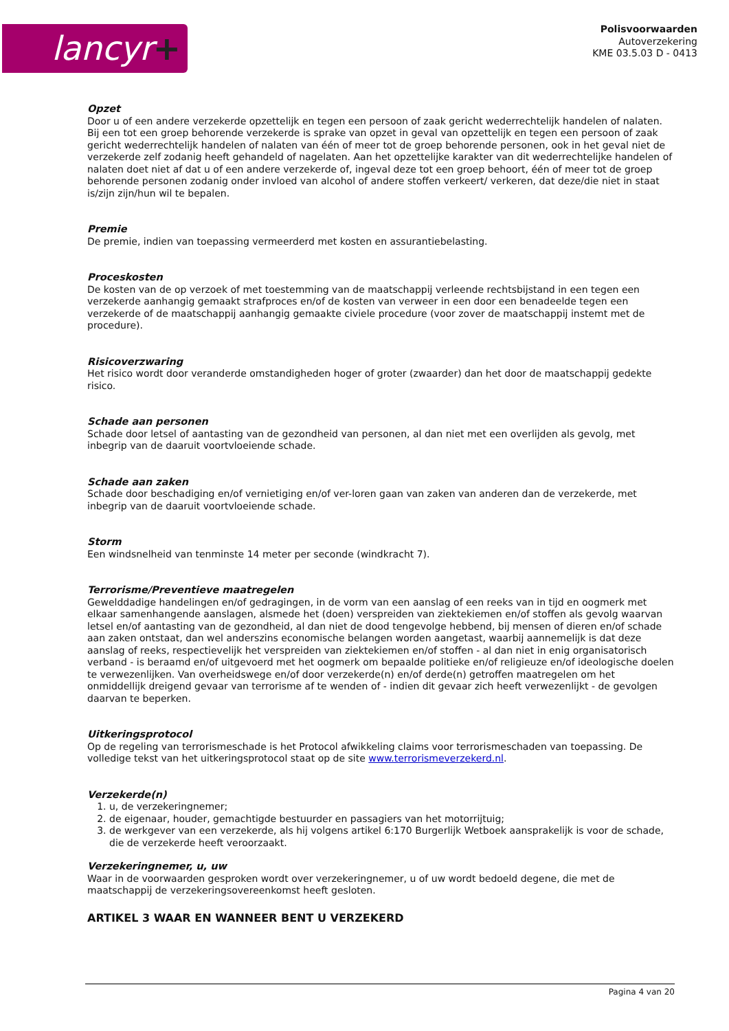lancyr+
Polisvoorwaarden
Autoverzekering
KME 03.5.03 D - 0413
Opzet
Door u of een andere verzekerde opzettelijk en tegen een persoon of zaak gericht wederrechtelijk handelen of nalaten. Bij een tot een groep behorende verzekerde is sprake van opzet in geval van opzettelijk en tegen een persoon of zaak gericht wederrechtelijk handelen of nalaten van één of meer tot de groep behorende personen, ook in het geval niet de verzekerde zelf zodanig heeft gehandeld of nagelaten. Aan het opzettelijke karakter van dit wederrechtelijke handelen of nalaten doet niet af dat u of een andere verzekerde of, ingeval deze tot een groep behoort, één of meer tot de groep behorende personen zodanig onder invloed van alcohol of andere stoffen verkeert/ verkeren, dat deze/die niet in staat is/zijn zijn/hun wil te bepalen.
Premie
De premie, indien van toepassing vermeerderd met kosten en assurantiebelasting.
Proceskosten
De kosten van de op verzoek of met toestemming van de maatschappij verleende rechtsbijstand in een tegen een verzekerde aanhangig gemaakt strafproces en/of de kosten van verweer in een door een benadeelde tegen een verzekerde of de maatschappij aanhangig gemaakte civiele procedure (voor zover de maatschappij instemt met de procedure).
Risicoverzwaring
Het risico wordt door veranderde omstandigheden hoger of groter (zwaarder) dan het door de maatschappij gedekte risico.
Schade aan personen
Schade door letsel of aantasting van de gezondheid van personen, al dan niet met een overlijden als gevolg, met inbegrip van de daaruit voortvloeiende schade.
Schade aan zaken
Schade door beschadiging en/of vernietiging en/of ver-loren gaan van zaken van anderen dan de verzekerde, met inbegrip van de daaruit voortvloeiende schade.
Storm
Een windsnelheid van tenminste 14 meter per seconde (windkracht 7).
Terrorisme/Preventieve maatregelen
Gewelddadige handelingen en/of gedragingen, in de vorm van een aanslag of een reeks van in tijd en oogmerk met elkaar samenhangende aanslagen, alsmede het (doen) verspreiden van ziektekiemen en/of stoffen als gevolg waarvan letsel en/of aantasting van de gezondheid, al dan niet de dood tengevolge hebbend, bij mensen of dieren en/of schade aan zaken ontstaat, dan wel anderszins economische belangen worden aangetast, waarbij aannemelijk is dat deze aanslag of reeks, respectievelijk het verspreiden van ziektekiemen en/of stoffen - al dan niet in enig organisatorisch verband - is beraamd en/of uitgevoerd met het oogmerk om bepaalde politieke en/of religieuze en/of ideologische doelen te verwezenlijken. Van overheidswege en/of door verzekerde(n) en/of derde(n) getroffen maatregelen om het onmiddellijk dreigend gevaar van terrorisme af te wenden of - indien dit gevaar zich heeft verwezenlijkt - de gevolgen daarvan te beperken.
Uitkeringsprotocol
Op de regeling van terrorismeschade is het Protocol afwikkeling claims voor terrorismeschaden van toepassing. De volledige tekst van het uitkeringsprotocol staat op de site www.terrorismeverzekerd.nl.
Verzekerde(n)
1. u, de verzekeringnemer;
2. de eigenaar, houder, gemachtigde bestuurder en passagiers van het motorrijtuig;
3. de werkgever van een verzekerde, als hij volgens artikel 6:170 Burgerlijk Wetboek aansprakelijk is voor de schade, die de verzekerde heeft veroorzaakt.
Verzekeringnemer, u, uw
Waar in de voorwaarden gesproken wordt over verzekeringnemer, u of uw wordt bedoeld degene, die met de maatschappij de verzekeringsovereenkomst heeft gesloten.
ARTIKEL 3 WAAR EN WANNEER BENT U VERZEKERD
Pagina 4 van 20